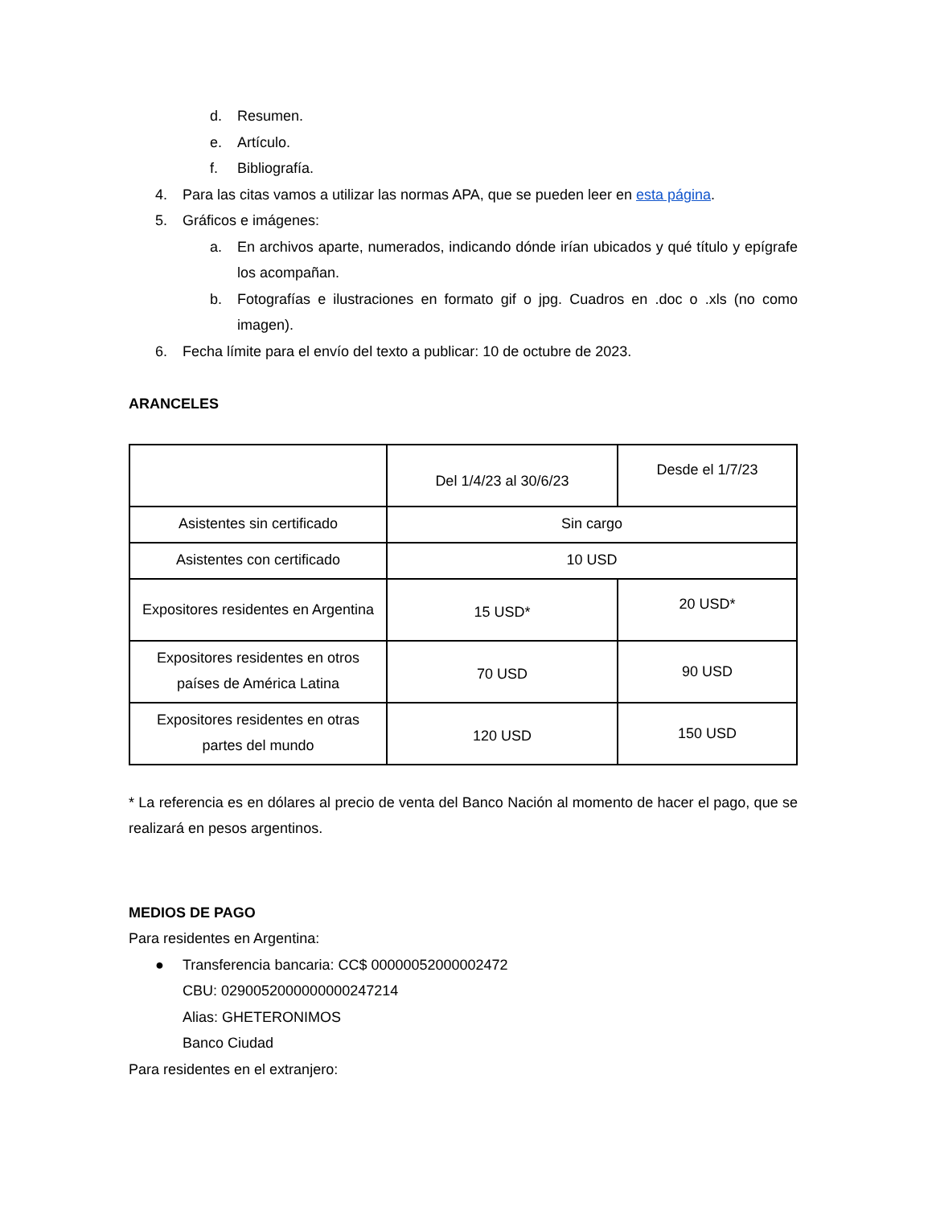d. Resumen.
e. Artículo.
f. Bibliografía.
4. Para las citas vamos a utilizar las normas APA, que se pueden leer en esta página.
5. Gráficos e imágenes:
a. En archivos aparte, numerados, indicando dónde irían ubicados y qué título y epígrafe los acompañan.
b. Fotografías e ilustraciones en formato gif o jpg. Cuadros en .doc o .xls (no como imagen).
6. Fecha límite para el envío del texto a publicar: 10 de octubre de 2023.
ARANCELES
| | Del 1/4/23 al 30/6/23 | Desde el 1/7/23 |
| Asistentes sin certificado | Sin cargo | |
| Asistentes con certificado | 10 USD | |
| Expositores residentes en Argentina | 15 USD* | 20 USD* |
| Expositores residentes en otros países de América Latina | 70 USD | 90 USD |
| Expositores residentes en otras partes del mundo | 120 USD | 150 USD |
* La referencia es en dólares al precio de venta del Banco Nación al momento de hacer el pago, que se realizará en pesos argentinos.
MEDIOS DE PAGO
Para residentes en Argentina:
● Transferencia bancaria: CC$ 00000052000002472
CBU: 0290052000000000247214
Alias: GHETERONIMOS
Banco Ciudad
Para residentes en el extranjero: